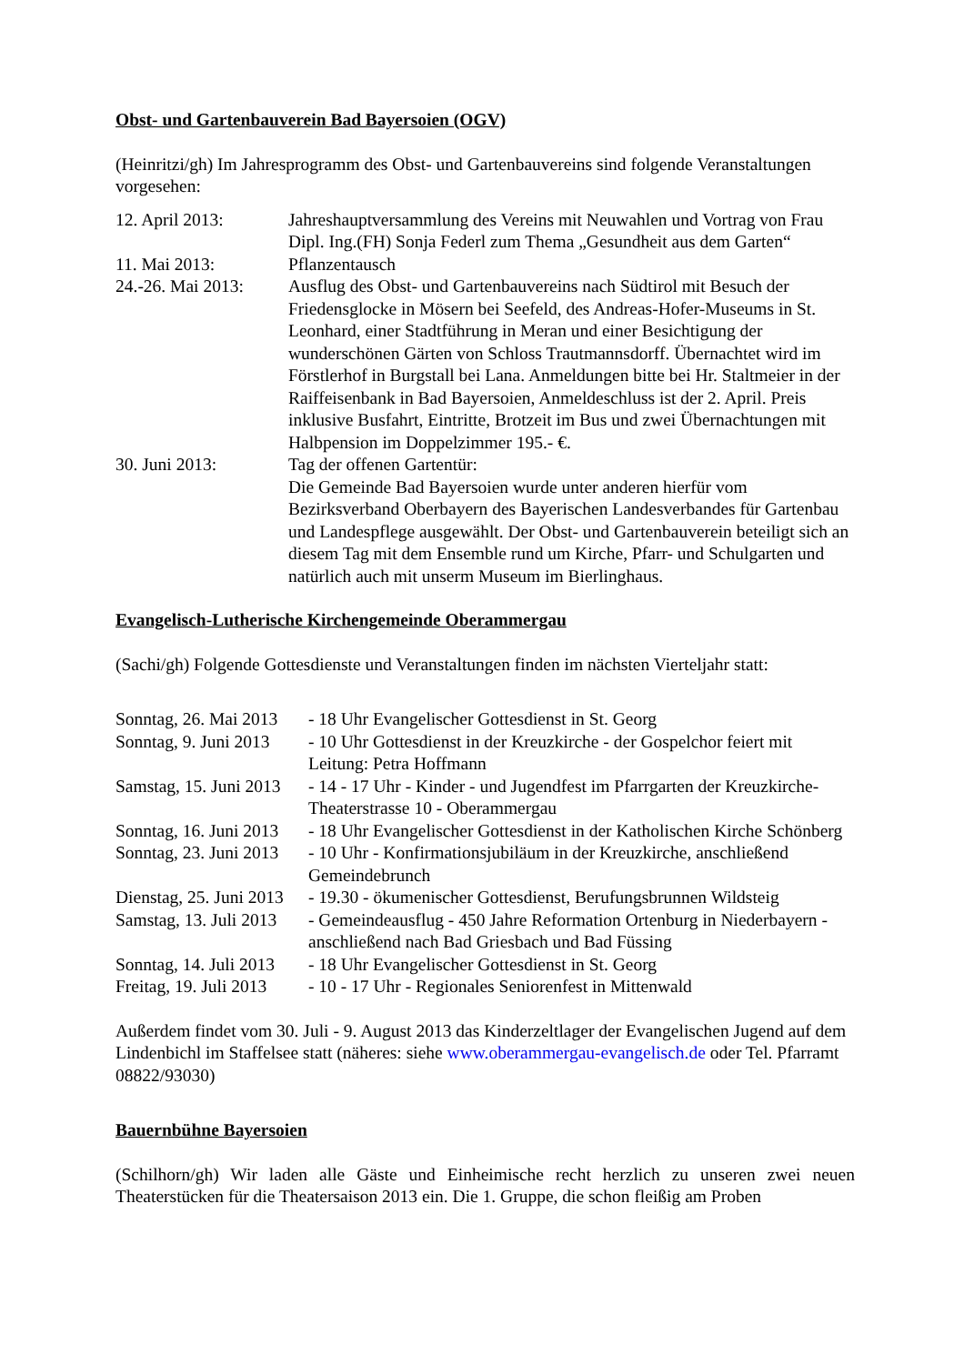Obst- und Gartenbauverein Bad Bayersoien (OGV)
(Heinritzi/gh) Im Jahresprogramm des Obst- und Gartenbauvereins sind folgende Veranstaltungen vorgesehen:
12. April 2013: Jahreshauptversammlung des Vereins mit Neuwahlen und Vortrag von Frau Dipl. Ing.(FH) Sonja Federl zum Thema „Gesundheit aus dem Garten“
11. Mai 2013: Pflanzentausch
24.-26. Mai 2013:
Ausflug des Obst- und Gartenbauvereins nach Südtirol mit Besuch der Friedensglocke in Mösern bei Seefeld, des Andreas-Hofer-Museums in St. Leonhard, einer Stadtführung in Meran und einer Besichtigung der wunderschönen Gärten von Schloss Trautmannsdorff. Übernachtet wird im Förstlerhof in Burgstall bei Lana. Anmeldungen bitte bei Hr. Staltmeier in der Raiffeisenbank in Bad Bayersoien, Anmeldeschluss ist der 2. April. Preis inklusive Busfahrt, Eintritte, Brotzeit im Bus und zwei Übernachtungen mit Halbpension im Doppelzimmer 195.- €.
30. Juni 2013: Tag der offenen Gartentür:
Die Gemeinde Bad Bayersoien wurde unter anderen hierfür vom Bezirksverband Oberbayern des Bayerischen Landesverbandes für Gartenbau und Landespflege ausgewählt. Der Obst- und Gartenbauverein beteiligt sich an diesem Tag mit dem Ensemble rund um Kirche, Pfarr- und Schulgarten und natürlich auch mit unserm Museum im Bierlinghaus.
Evangelisch-Lutherische Kirchengemeinde Oberammergau
(Sachi/gh) Folgende Gottesdienste und Veranstaltungen finden im nächsten Vierteljahr statt:
Sonntag, 26. Mai 2013
- 18 Uhr Evangelischer Gottesdienst in St. Georg
Sonntag, 9. Juni 2013
- 10 Uhr Gottesdienst in der Kreuzkirche - der Gospelchor feiert mit Leitung: Petra Hoffmann
Samstag, 15. Juni 2013
- 14 - 17 Uhr - Kinder - und Jugendfest im Pfarrgarten der Kreuzkirche- Theaterstrasse 10 - Oberammergau
Sonntag, 16. Juni 2013
- 18 Uhr Evangelischer Gottesdienst in der Katholischen Kirche Schönberg
Sonntag, 23. Juni 2013
- 10 Uhr - Konfirmationsjubiläum in der Kreuzkirche, anschließend Gemeindebrunch
Dienstag, 25. Juni 2013
- 19.30 - ökumenischer Gottesdienst, Berufungsbrunnen Wildsteig
Samstag, 13. Juli 2013
- Gemeindeausflug - 450 Jahre Reformation Ortenburg in Niederbayern - anschließend nach Bad Griesbach und Bad Füssing
Sonntag, 14. Juli 2013
- 18 Uhr Evangelischer Gottesdienst in St. Georg
Freitag, 19. Juli 2013
- 10 - 17 Uhr - Regionales Seniorenfest in Mittenwald
Außerdem findet vom 30. Juli - 9. August 2013 das Kinderzeltlager der Evangelischen Jugend auf dem Lindenbichl im Staffelsee statt (näheres: siehe www.oberammergau-evangelisch.de oder Tel. Pfarramt 08822/93030)
Bauernbühne Bayersoien
(Schilhorn/gh) Wir laden alle Gäste und Einheimische recht herzlich zu unseren zwei neuen Theaterstücken für die Theatersaison 2013 ein. Die 1. Gruppe, die schon fleißig am Proben